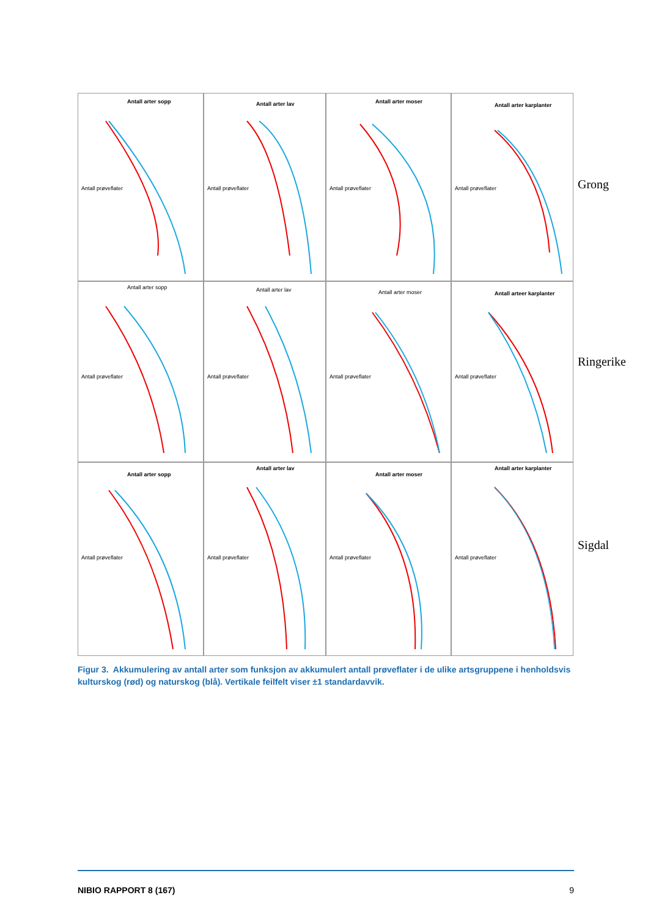Antall arter sopp
Antall prøveflater
Antall arter lav
Antall prøveflater
Antall arter moser
Antall prøveflater
Antall arter karplanter
Antall prøveflater
Antall arter sopp
Antall prøveflater
Antall arter lav
Antall prøveflater
Antall arter moser
Antall prøveflater
Antall arteer karplanter
Antall prøveflater
Antall arter sopp
Antall prøveflater
Antall arter lav
Antall prøveflater
Antall arter moser
Antall prøveflater
Antall arter karplanter
Antall prøveflater
Grong
Ringerike
Sigdal
Figur 3. Akkumulering av antall arter som funksjon av akkumulert antall prøveflater i de ulike artsgruppene i henholdsvis kulturskog (rød) og naturskog (blå). Vertikale feilfelt viser ±1 standardavvik.
NIBIO RAPPORT 8 (167) 9